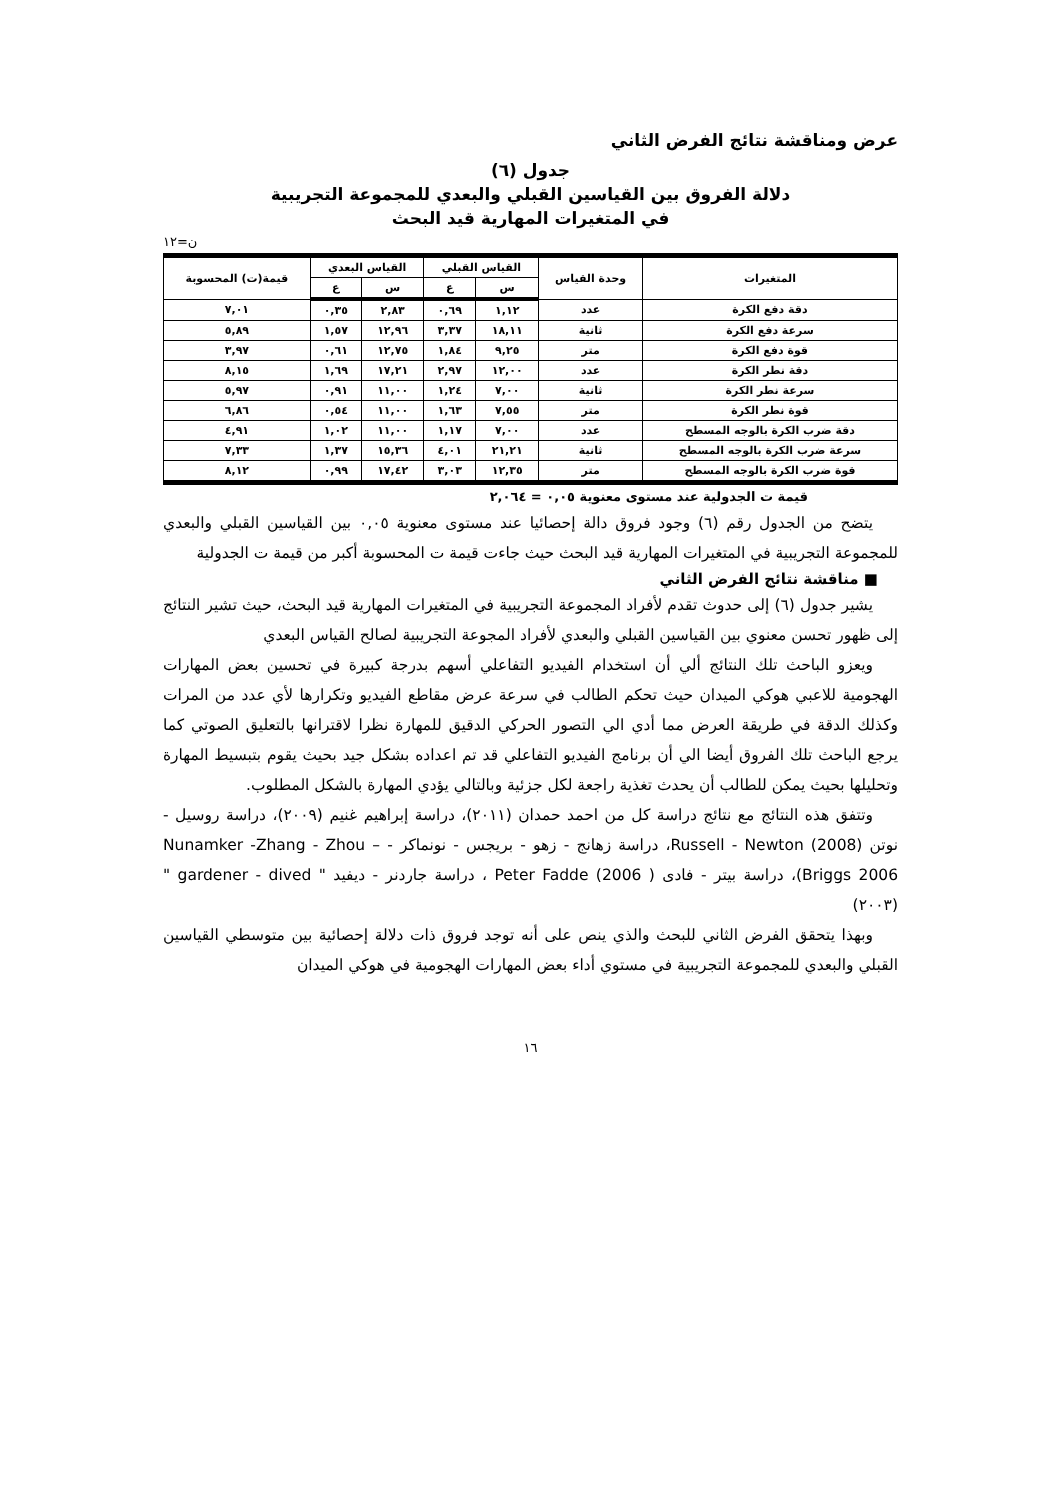عرض ومناقشة نتائج الفرض الثاني
جدول (٦)
دلالة الفروق بين القياسين القبلي والبعدي للمجموعة التجريبية
في المتغيرات المهارية قيد البحث
ن=١٢
| المتغيرات | وحدة القياس | القياس القبلي | | القياس البعدي | | قيمة(ت) المحسوبة |
| --- | --- | --- | --- | --- | --- | --- |
| | | س | ع | س | ع | |
| دقة دفع الكرة | عدد | ١,١٢ | ٠,٦٩ | ٢,٨٣ | ٠,٣٥ | ٧,٠١ |
| سرعة دفع الكرة | ثانية | ١٨,١١ | ٣,٣٧ | ١٢,٩٦ | ١,٥٧ | ٥,٨٩ |
| قوة دفع الكرة | متر | ٩,٢٥ | ١,٨٤ | ١٢,٧٥ | ٠,٦١ | ٣,٩٧ |
| دقة نطر الكرة | عدد | ١٢,٠٠ | ٢,٩٧ | ١٧,٢١ | ١,٦٩ | ٨,١٥ |
| سرعة نطر الكرة | ثانية | ٧,٠٠ | ١,٢٤ | ١١,٠٠ | ٠,٩١ | ٥,٩٧ |
| قوة نطر الكرة | متر | ٧,٥٥ | ١,٦٣ | ١١,٠٠ | ٠,٥٤ | ٦,٨٦ |
| دقة ضرب الكرة بالوجه المسطح | عدد | ٧,٠٠ | ١,١٧ | ١١,٠٠ | ١,٠٢ | ٤,٩١ |
| سرعة ضرب الكرة بالوجه المسطح | ثانية | ٢١,٢١ | ٤,٠١ | ١٥,٣٦ | ١,٣٧ | ٧,٣٣ |
| قوة ضرب الكرة بالوجه المسطح | متر | ١٢,٣٥ | ٣,٠٣ | ١٧,٤٢ | ٠,٩٩ | ٨,١٢ |
قيمة ت الجدولية عند مستوى معنوية ٠,٠٥ = ٢,٠٦٤
يتضح من الجدول رقم (٦) وجود فروق دالة إحصائيا عند مستوى معنوية ٠,٠٥ بين القياسين القبلي والبعدي للمجموعة التجريبية في المتغيرات المهارية قيد البحث حيث جاءت قيمة ت المحسوبة أكبر من قيمة ت الجدولية
■ مناقشة نتائج الفرض الثاني
يشير جدول (٦) إلى حدوث تقدم لأفراد المجموعة التجريبية في المتغيرات المهارية قيد البحث، حيث تشير النتائج إلى ظهور تحسن معنوي بين القياسين القبلي والبعدي لأفراد المجوعة التجريبية لصالح القياس البعدي
ويعزو الباحث تلك النتائج ألي أن استخدام الفيديو التفاعلي أسهم بدرجة كبيرة في تحسين بعض المهارات الهجومية للاعبي هوكي الميدان حيث تحكم الطالب في سرعة عرض مقاطع الفيديو وتكرارها لأي عدد من المرات وكذلك الدقة في طريقة العرض مما أدي الي التصور الحركي الدقيق للمهارة نظرا لاقترانها بالتعليق الصوتي كما يرجع الباحث تلك الفروق أيضا الي أن برنامج الفيديو التفاعلي قد تم اعداده بشكل جيد بحيث يقوم بتبسيط المهارة وتحليلها بحيث يمكن للطالب أن يحدث تغذية راجعة لكل جزئية وبالتالي يؤدي المهارة بالشكل المطلوب.
وتتفق هذه النتائج مع نتائج دراسة كل من احمد حمدان (٢٠١١)، دراسة إبراهيم غنيم (٢٠٠٩)، دراسة روسيل - نوتن Russell - Newton (2008)، دراسة زهانج - زهو - بريجس - نونماكر - Nunamker -Zhang - Zhou – Briggs 2006)، دراسة بيتر - فادى ( Peter Fadde (2006 ، دراسة جاردنر - ديفيد " gardener - dived " (٢٠٠٣)
وبهذا يتحقق الفرض الثاني للبحث والذي ينص على أنه توجد فروق ذات دلالة إحصائية بين متوسطي القياسين القبلي والبعدي للمجموعة التجريبية في مستوي أداء بعض المهارات الهجومية في هوكي الميدان
١٦